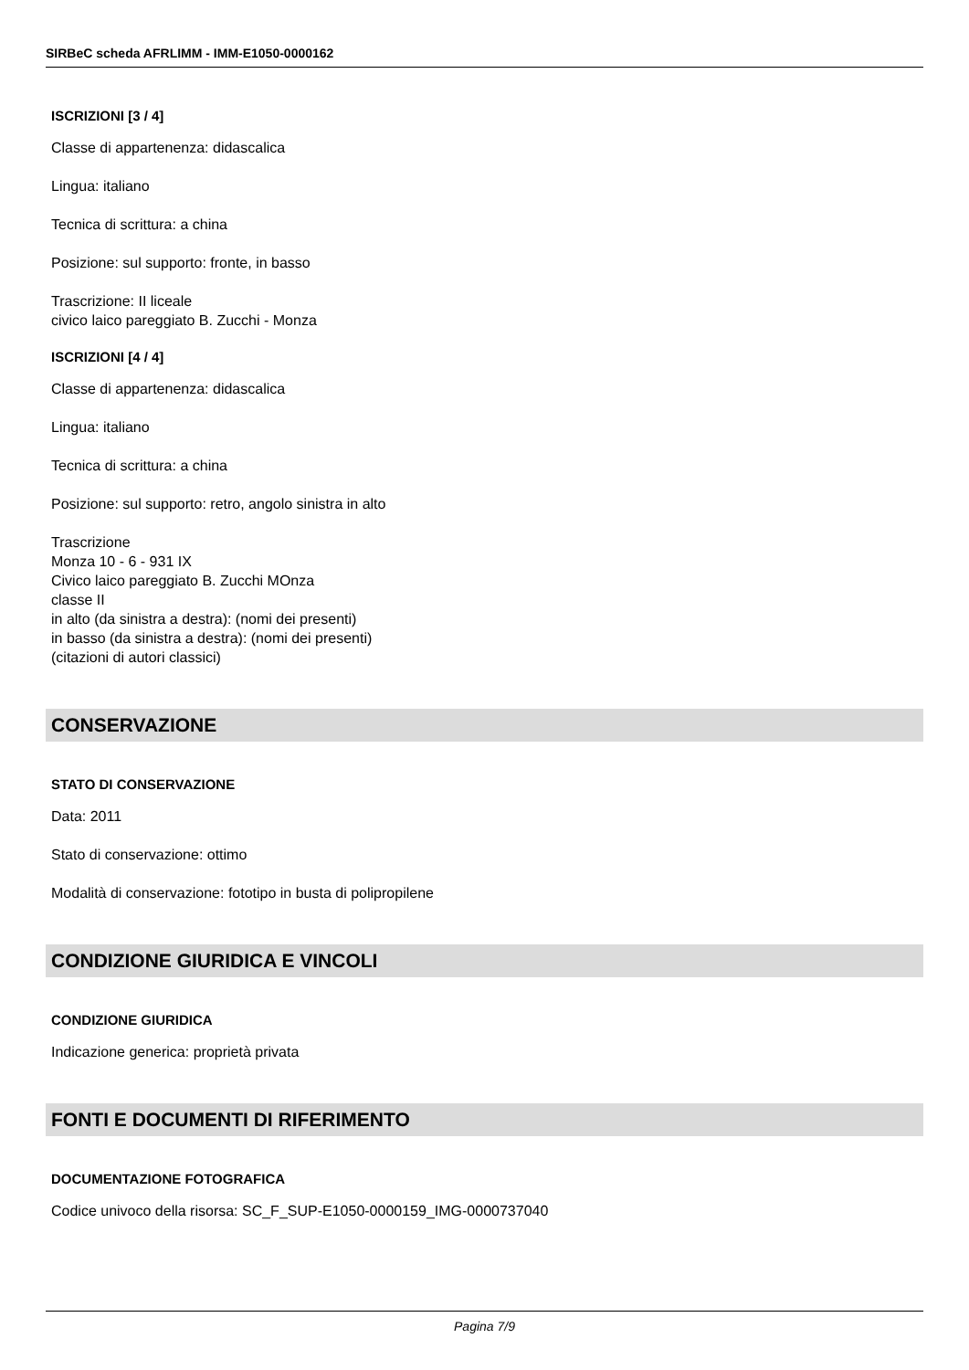SIRBeC scheda AFRLIMM - IMM-E1050-0000162
ISCRIZIONI [3 / 4]
Classe di appartenenza: didascalica
Lingua: italiano
Tecnica di scrittura: a china
Posizione: sul supporto: fronte, in basso
Trascrizione: II liceale
civico laico pareggiato B. Zucchi - Monza
ISCRIZIONI [4 / 4]
Classe di appartenenza: didascalica
Lingua: italiano
Tecnica di scrittura: a china
Posizione: sul supporto: retro, angolo sinistra in alto
Trascrizione
Monza 10 - 6 - 931 IX
Civico laico pareggiato B. Zucchi MOnza
classe II
in alto (da sinistra a destra): (nomi dei presenti)
in basso (da sinistra a destra): (nomi dei presenti)
(citazioni di autori classici)
CONSERVAZIONE
STATO DI CONSERVAZIONE
Data: 2011
Stato di conservazione: ottimo
Modalità di conservazione: fototipo in busta di polipropilene
CONDIZIONE GIURIDICA E VINCOLI
CONDIZIONE GIURIDICA
Indicazione generica: proprietà privata
FONTI E DOCUMENTI DI RIFERIMENTO
DOCUMENTAZIONE FOTOGRAFICA
Codice univoco della risorsa: SC_F_SUP-E1050-0000159_IMG-0000737040
Pagina 7/9